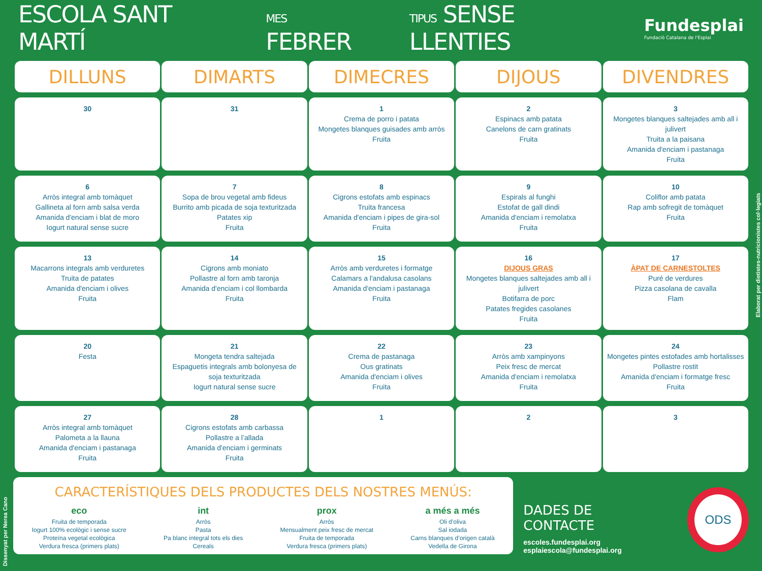ESCOLA SANT MARTÍ MES FEBRER TIPUS SENSE LLENTIES Fundesplai
Fundació Catalana de l'Esplai
| DILLUNS | DIMARTS | DIMECRES | DIJOUS | DIVENDRES |
| --- | --- | --- | --- | --- |
| 30 | 31 | 1 Crema de porro i patata Mongetes blanques guisades amb arròs Fruita | 2 Espinacs amb patata Canelons de carn gratinats Fruita | 3 Mongetes blanques saltejades amb all i julivert Truita a la paisana Amanida d'enciam i pastanaga Fruita |
| 6 Arròs integral amb tomàquet Gallineta al forn amb salsa verda Amanida d'enciam i blat de moro Iogurt natural sense sucre | 7 Sopa de brou vegetal amb fideus Burrito amb picada de soja texturitzada Patates xip Fruita | 8 Cigrons estofats amb espinacs Truita francesa Amanida d'enciam i pipes de gira-sol Fruita | 9 Espirals al funghi Estofat de gall dindi Amanida d'enciam i remolatxa Fruita | 10 Coliflor amb patata Rap amb sofregit de tomàquet Fruita |
| 13 Macarrons integrals amb verduretes Truita de patates Amanida d'enciam i olives Fruita | 14 Cigrons amb moniato Pollastre al forn amb taronja Amanida d'enciam i col llombarda Fruita | 15 Arròs amb verduretes i formatge Calamars a l'andalusa casolans Amanida d'enciam i pastanaga Fruita | 16 DIJOUS GRAS Mongetes blanques saltejades amb all i julivert Botifarra de porc Patates fregides casolanes Fruita | 17 ÀPAT DE CARNESTOLTES Puré de verdures Pizza casolana de cavalla Flam |
| 20 Festa | 21 Mongeta tendra saltejada Espaguetis integrals amb bolonyesa de soja texturitzada Iogurt natural sense sucre | 22 Crema de pastanaga Ous gratinats Amanida d'enciam i olives Fruita | 23 Arròs amb xampinyons Peix fresc de mercat Amanida d'enciam i remolatxa Fruita | 24 Mongetes pintes estofades amb hortalisses Pollastre rostit Amanida d'enciam i formatge fresc Fruita |
| 27 Arròs integral amb tomàquet Palometa a la llauna Amanida d'enciam i pastanaga Fruita | 28 Cigrons estofats amb carbassa Pollastre a l’allada Amanida d'enciam i germinats Fruita | 1 | 2 | 3 |
CARACTERÍSTIQUES DELS PRODUCTES DELS NOSTRES MENÚS:
eco
Fruita de temporada
Iogurt 100% ecològic i sense sucre
Proteïna vegetal ecològica
Verdura fresca (primers plats)
int
Arròs
Pasta
Pa blanc integral tots els dies
Cereals
prox
Arròs
Mensualment peix fresc de mercat
Fruita de temporada
Verdura fresca (primers plats)
a més a més
Oli d’oliva
Sal iodada
Carns blanques d’origen català
Vedella de Girona
DADES DE CONTACTE
escoles.fundesplai.org
esplaiescola@fundesplai.org
ODS
Elaborat per dietistes-nutricionistes col·legiats
Dissenyat per Nerea Cano